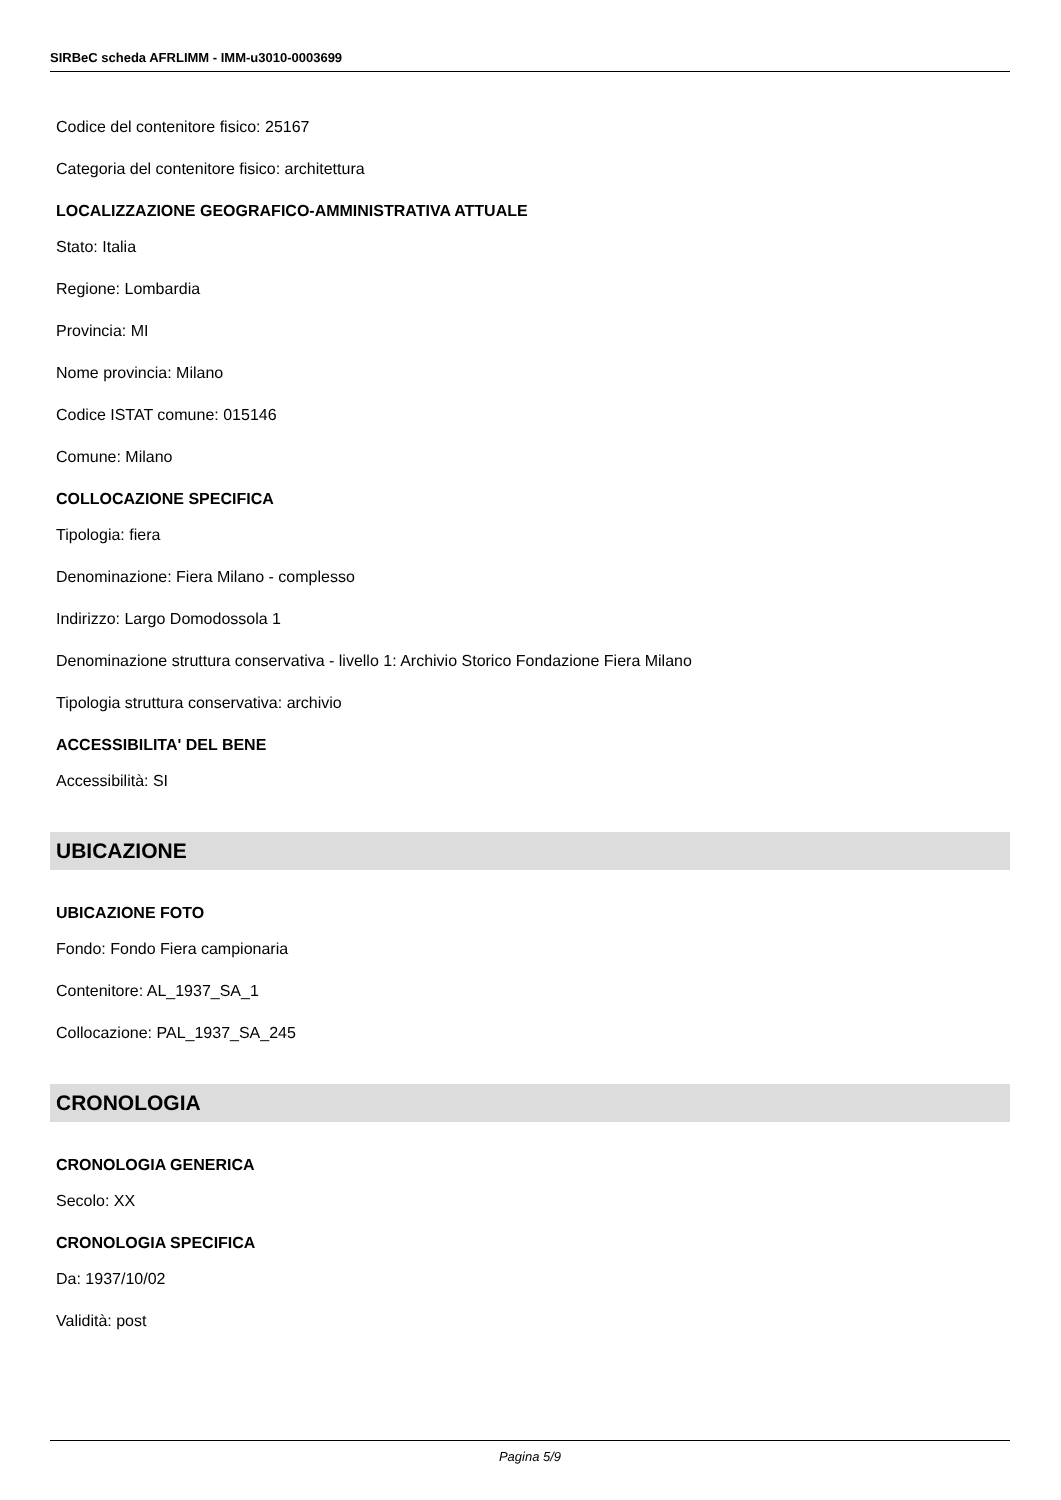SIRBeC scheda AFRLIMM - IMM-u3010-0003699
Codice del contenitore fisico: 25167
Categoria del contenitore fisico: architettura
LOCALIZZAZIONE GEOGRAFICO-AMMINISTRATIVA ATTUALE
Stato: Italia
Regione: Lombardia
Provincia: MI
Nome provincia: Milano
Codice ISTAT comune: 015146
Comune: Milano
COLLOCAZIONE SPECIFICA
Tipologia: fiera
Denominazione: Fiera Milano - complesso
Indirizzo: Largo Domodossola 1
Denominazione struttura conservativa - livello 1: Archivio Storico Fondazione Fiera Milano
Tipologia struttura conservativa: archivio
ACCESSIBILITA' DEL BENE
Accessibilità: SI
UBICAZIONE
UBICAZIONE FOTO
Fondo: Fondo Fiera campionaria
Contenitore: AL_1937_SA_1
Collocazione: PAL_1937_SA_245
CRONOLOGIA
CRONOLOGIA GENERICA
Secolo: XX
CRONOLOGIA SPECIFICA
Da: 1937/10/02
Validità: post
Pagina 5/9